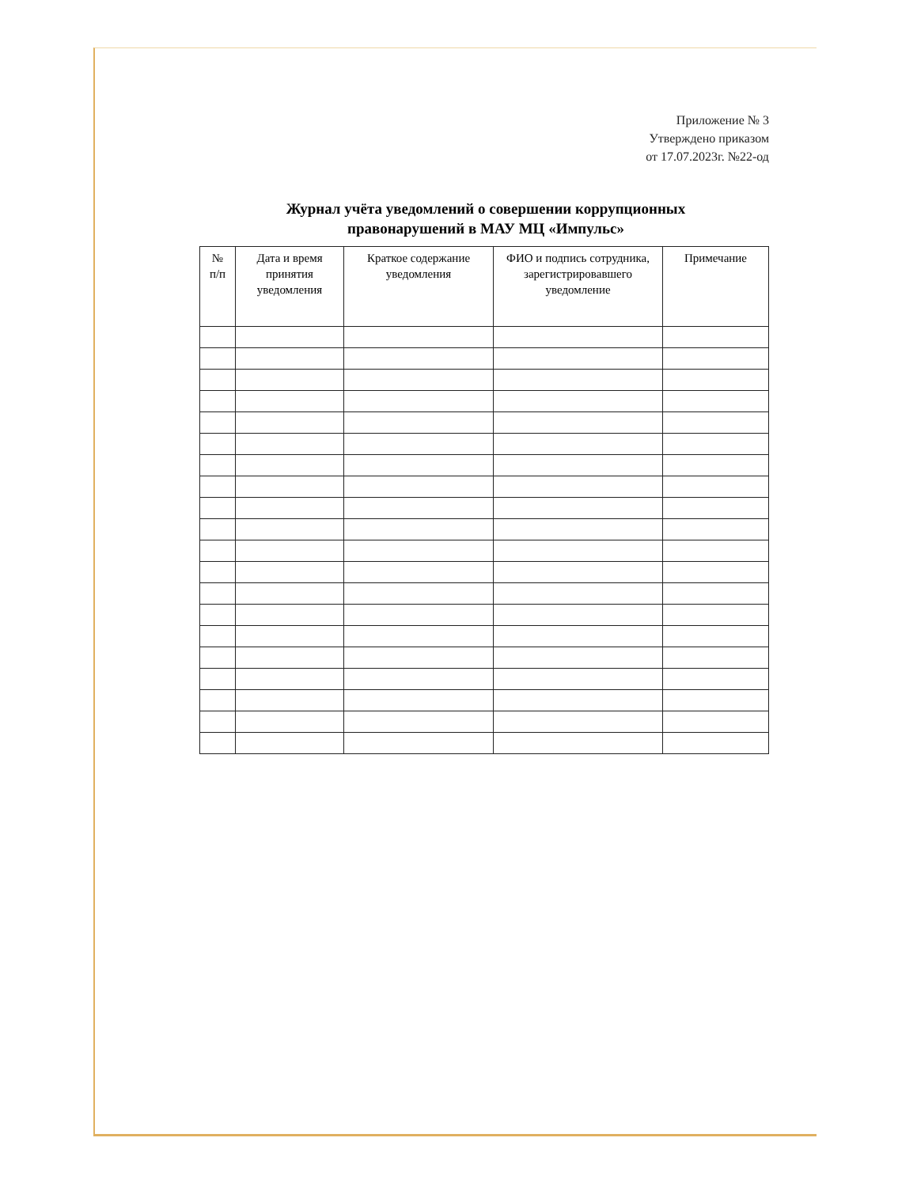Приложение № 3
Утверждено приказом
от 17.07.2023г. №22-од
Журнал учёта уведомлений о совершении коррупционных
правонарушений в МАУ МЦ «Импульс»
| № п/п | Дата и время принятия уведомления | Краткое содержание уведомления | ФИО и подпись сотрудника, зарегистрировавшего уведомление | Примечание |
| --- | --- | --- | --- | --- |